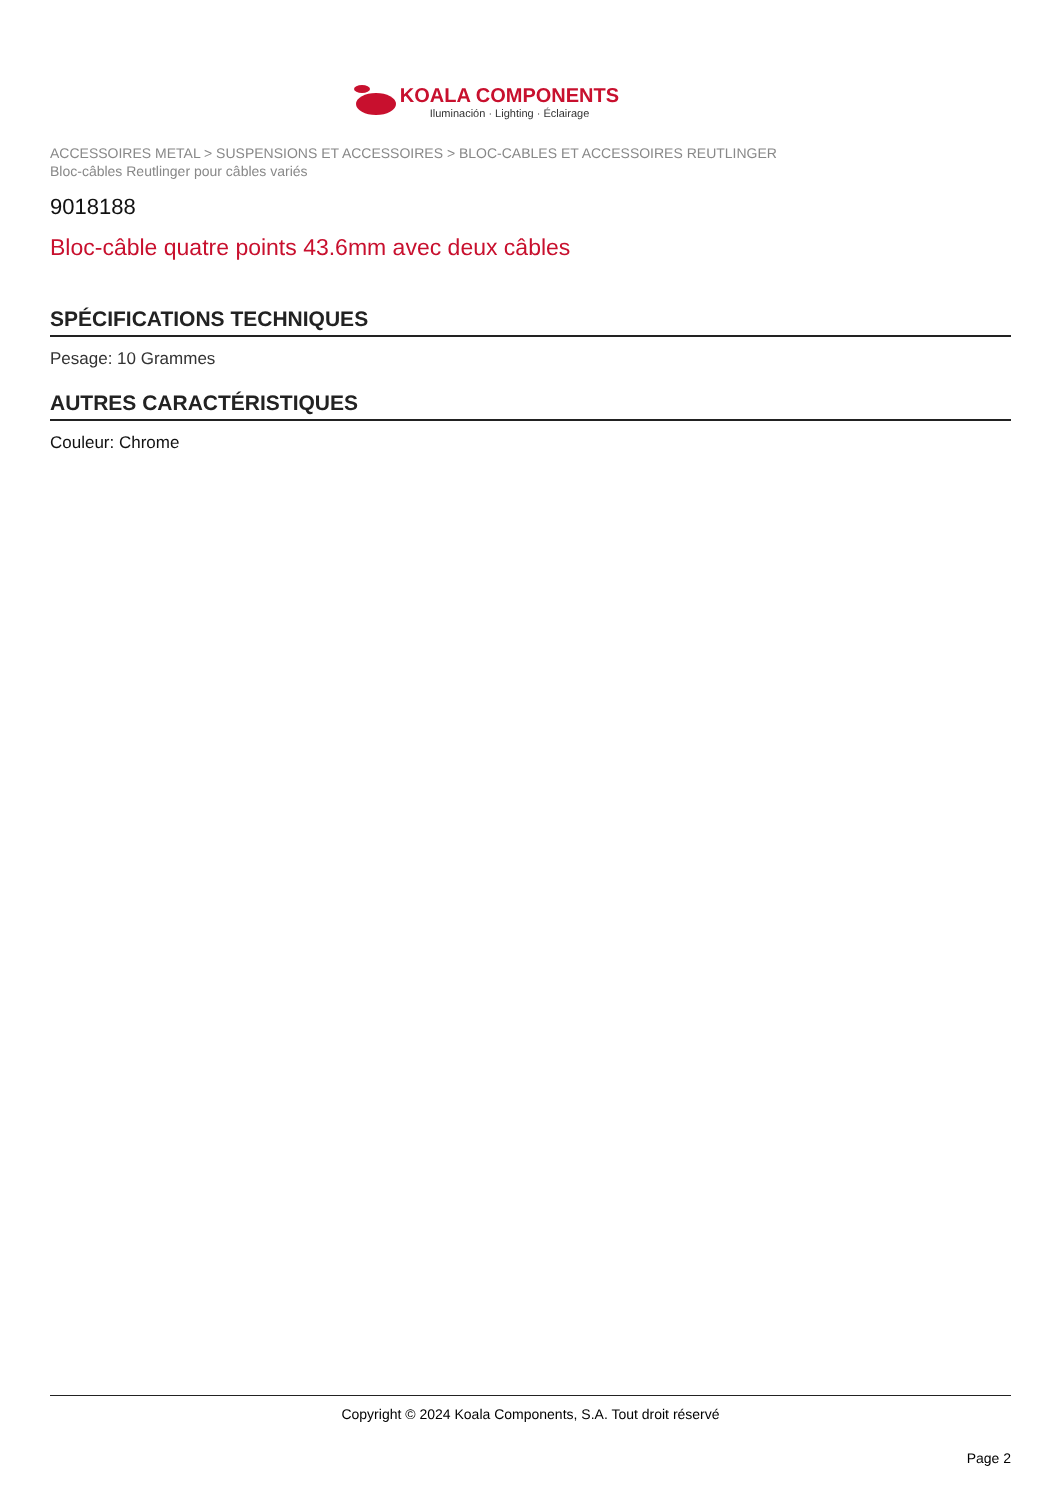KOALA COMPONENTS
Iluminación · Lighting · Éclairage
ACCESSOIRES METAL > SUSPENSIONS ET ACCESSOIRES > BLOC-CABLES ET ACCESSOIRES REUTLINGER
Bloc-câbles Reutlinger pour câbles variés
9018188
Bloc-câble quatre points 43.6mm avec deux câbles
SPÉCIFICATIONS TECHNIQUES
Pesage: 10 Grammes
AUTRES CARACTÉRISTIQUES
Couleur: Chrome
Copyright © 2024 Koala Components, S.A. Tout droit réservé
Page 2